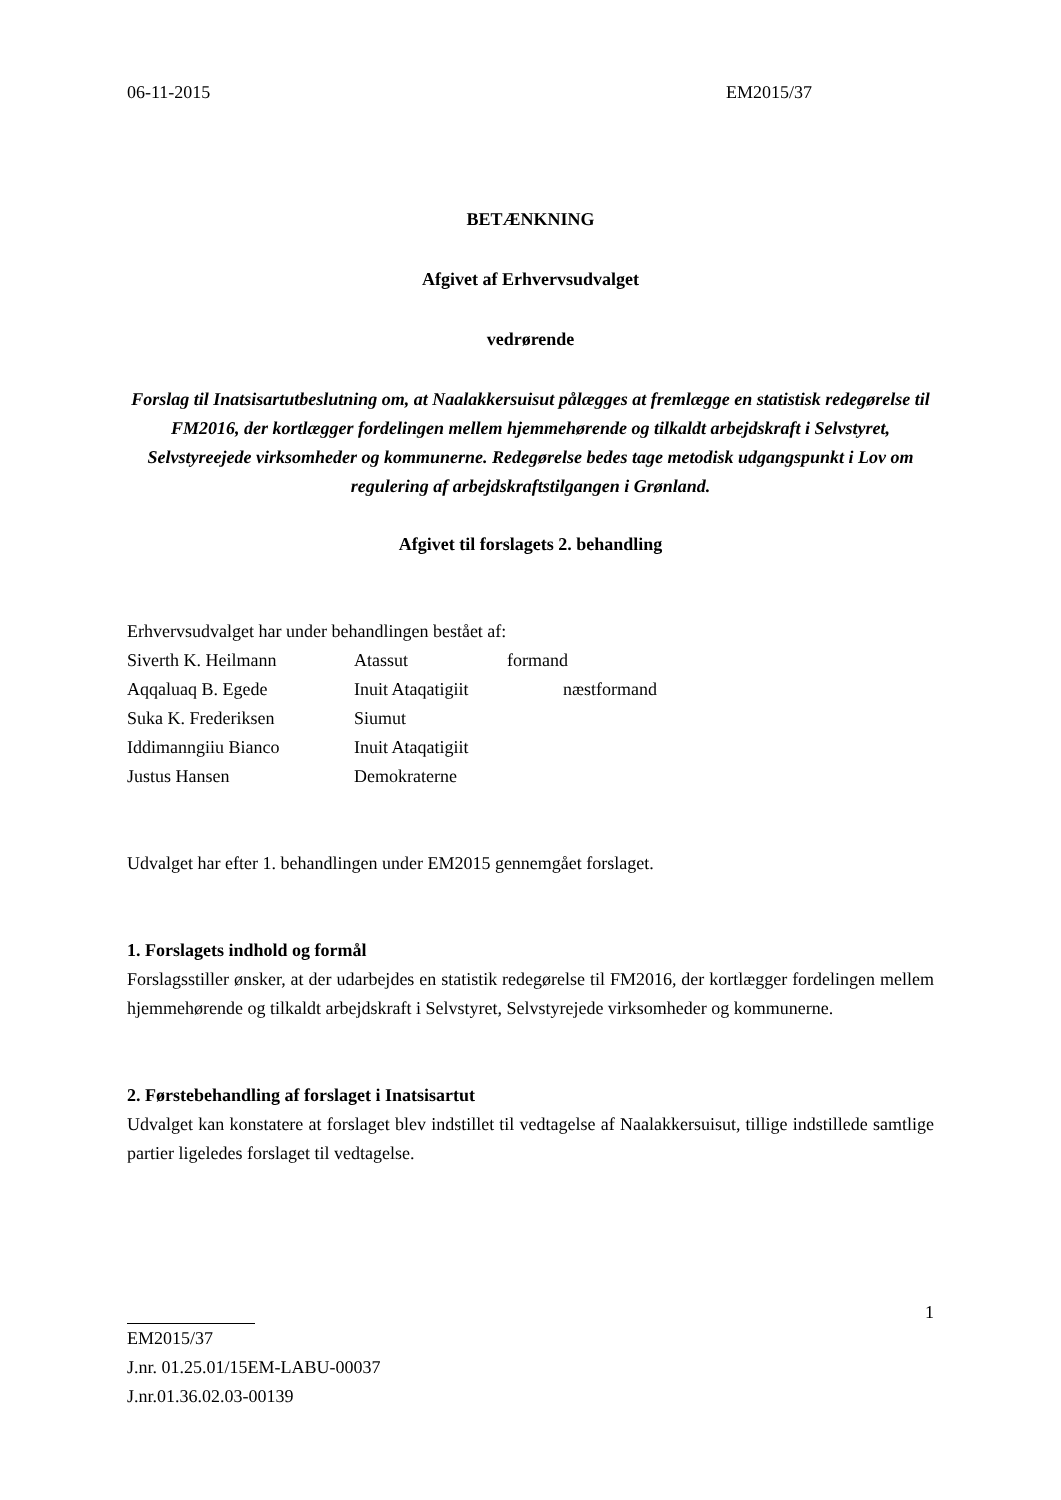06-11-2015 EM2015/37
BETÆNKNING
Afgivet af Erhvervsudvalget
vedrørende
Forslag til Inatsisartutbeslutning om, at Naalakkersuisut pålægges at fremlægge en statistisk redegørelse til FM2016, der kortlægger fordelingen mellem hjemmehørende og tilkaldt arbejdskraft i Selvstyret, Selvstyreejede virksomheder og kommunerne. Redegørelse bedes tage metodisk udgangspunkt i Lov om regulering af arbejdskraftstilgangen i Grønland.
Afgivet til forslagets 2. behandling
Erhvervsudvalget har under behandlingen bestået af:
| Siverth K. Heilmann | Atassut | formand |
| Aqqaluaq B. Egede | Inuit Ataqatigiit næstformand | |
| Suka K. Frederiksen | Siumut | |
| Iddimanngiiu Bianco | Inuit Ataqatigiit | |
| Justus Hansen | Demokraterne | |
Udvalget har efter 1. behandlingen under EM2015 gennemgået forslaget.
1. Forslagets indhold og formål
Forslagsstiller ønsker, at der udarbejdes en statistik redegørelse til FM2016, der kortlægger fordelingen mellem hjemmehørende og tilkaldt arbejdskraft i Selvstyret, Selvstyrejede virksomheder og kommunerne.
2. Førstebehandling af forslaget i Inatsisartut
Udvalget kan konstatere at forslaget blev indstillet til vedtagelse af Naalakkersuisut, tillige indstillede samtlige partier ligeledes forslaget til vedtagelse.
1
EM2015/37
J.nr. 01.25.01/15EM-LABU-00037
J.nr.01.36.02.03-00139